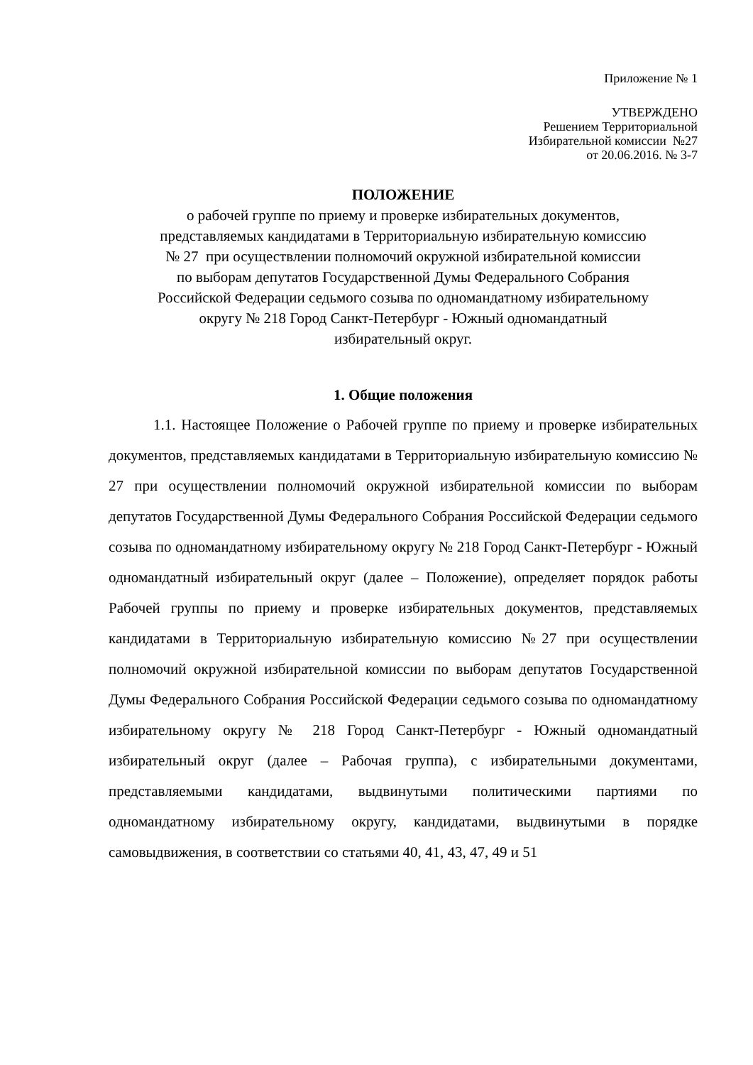Приложение № 1
УТВЕРЖДЕНО
Решением Территориальной
Избирательной комиссии №27
от 20.06.2016. № 3-7
ПОЛОЖЕНИЕ
о рабочей группе по приему и проверке избирательных документов,
представляемых кандидатами в Территориальную избирательную комиссию
№ 27 при осуществлении полномочий окружной избирательной комиссии
по выборам депутатов Государственной Думы Федерального Собрания
Российской Федерации седьмого созыва по одномандатному избирательному
округу № 218 Город Санкт-Петербург - Южный одномандатный
избирательный округ.
1. Общие положения
1.1. Настоящее Положение о Рабочей группе по приему и проверке избирательных документов, представляемых кандидатами в Территориальную избирательную комиссию № 27 при осуществлении полномочий окружной избирательной комиссии по выборам депутатов Государственной Думы Федерального Собрания Российской Федерации седьмого созыва по одномандатному избирательному округу № 218 Город Санкт-Петербург - Южный одномандатный избирательный округ (далее – Положение), определяет порядок работы Рабочей группы по приему и проверке избирательных документов, представляемых кандидатами в Территориальную избирательную комиссию №27 при осуществлении полномочий окружной избирательной комиссии по выборам депутатов Государственной Думы Федерального Собрания Российской Федерации седьмого созыва по одномандатному избирательному округу № 218 Город Санкт-Петербург - Южный одномандатный избирательный округ (далее – Рабочая группа), с избирательными документами, представляемыми кандидатами, выдвинутыми политическими партиями по одномандатному избирательному округу, кандидатами, выдвинутыми в порядке самовыдвижения, в соответствии со статьями 40, 41, 43, 47, 49 и 51